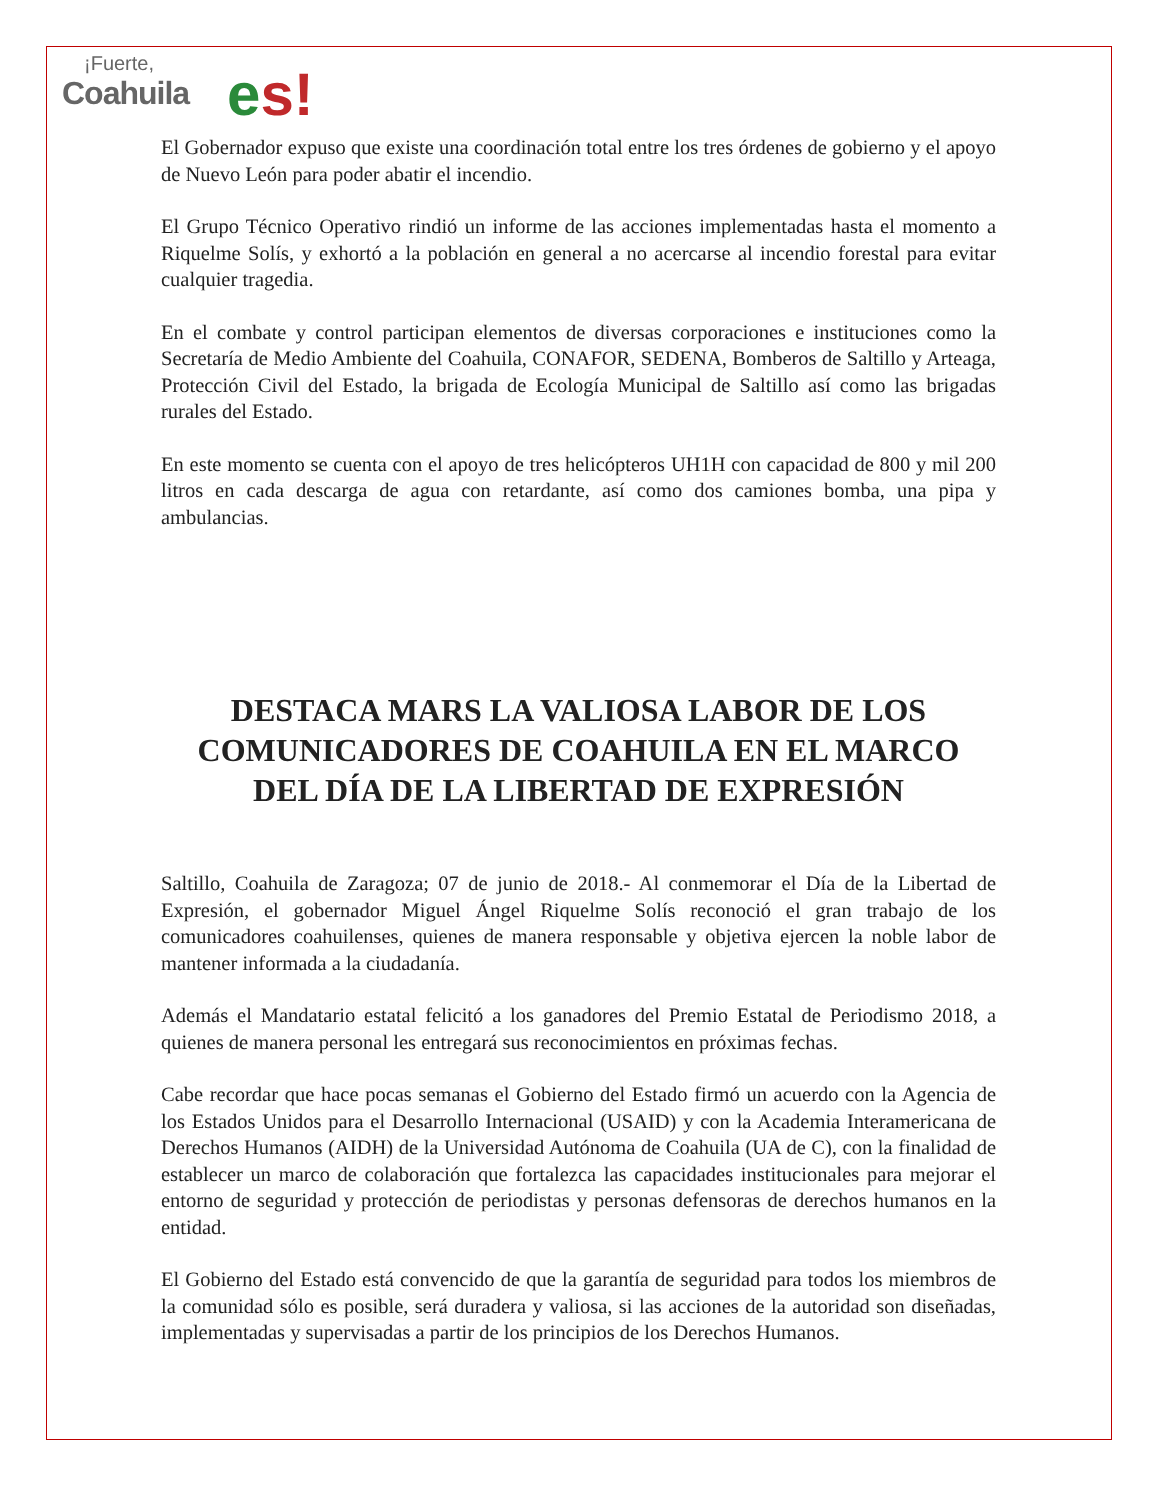¡Fuerte,
Coahuila
es!
El Gobernador expuso que existe una coordinación total entre los tres órdenes de gobierno y el apoyo de Nuevo León para poder abatir el incendio.
El Grupo Técnico Operativo rindió un informe de las acciones implementadas hasta el momento a Riquelme Solís, y exhortó a la población en general a no acercarse al incendio forestal para evitar cualquier tragedia.
En el combate y control participan elementos de diversas corporaciones e instituciones como la Secretaría de Medio Ambiente del Coahuila, CONAFOR, SEDENA, Bomberos de Saltillo y Arteaga, Protección Civil del Estado, la brigada de Ecología Municipal de Saltillo así como las brigadas rurales del Estado.
En este momento se cuenta con el apoyo de tres helicópteros UH1H con capacidad de 800 y mil 200 litros en cada descarga de agua con retardante, así como dos camiones bomba, una pipa y ambulancias.
DESTACA MARS LA VALIOSA LABOR DE LOS COMUNICADORES DE COAHUILA EN EL MARCO DEL DÍA DE LA LIBERTAD DE EXPRESIÓN
Saltillo, Coahuila de Zaragoza; 07 de junio de 2018.- Al conmemorar el Día de la Libertad de Expresión, el gobernador Miguel Ángel Riquelme Solís reconoció el gran trabajo de los comunicadores coahuilenses, quienes de manera responsable y objetiva ejercen la noble labor de mantener informada a la ciudadanía.
Además el Mandatario estatal felicitó a los ganadores del Premio Estatal de Periodismo 2018, a quienes de manera personal les entregará sus reconocimientos en próximas fechas.
Cabe recordar que hace pocas semanas el Gobierno del Estado firmó un acuerdo con la Agencia de los Estados Unidos para el Desarrollo Internacional (USAID) y con la Academia Interamericana de Derechos Humanos (AIDH) de la Universidad Autónoma de Coahuila (UA de C), con la finalidad de establecer un marco de colaboración que fortalezca las capacidades institucionales para mejorar el entorno de seguridad y protección de periodistas y personas defensoras de derechos humanos en la entidad.
El Gobierno del Estado está convencido de que la garantía de seguridad para todos los miembros de la comunidad sólo es posible, será duradera y valiosa, si las acciones de la autoridad son diseñadas, implementadas y supervisadas a partir de los principios de los Derechos Humanos.